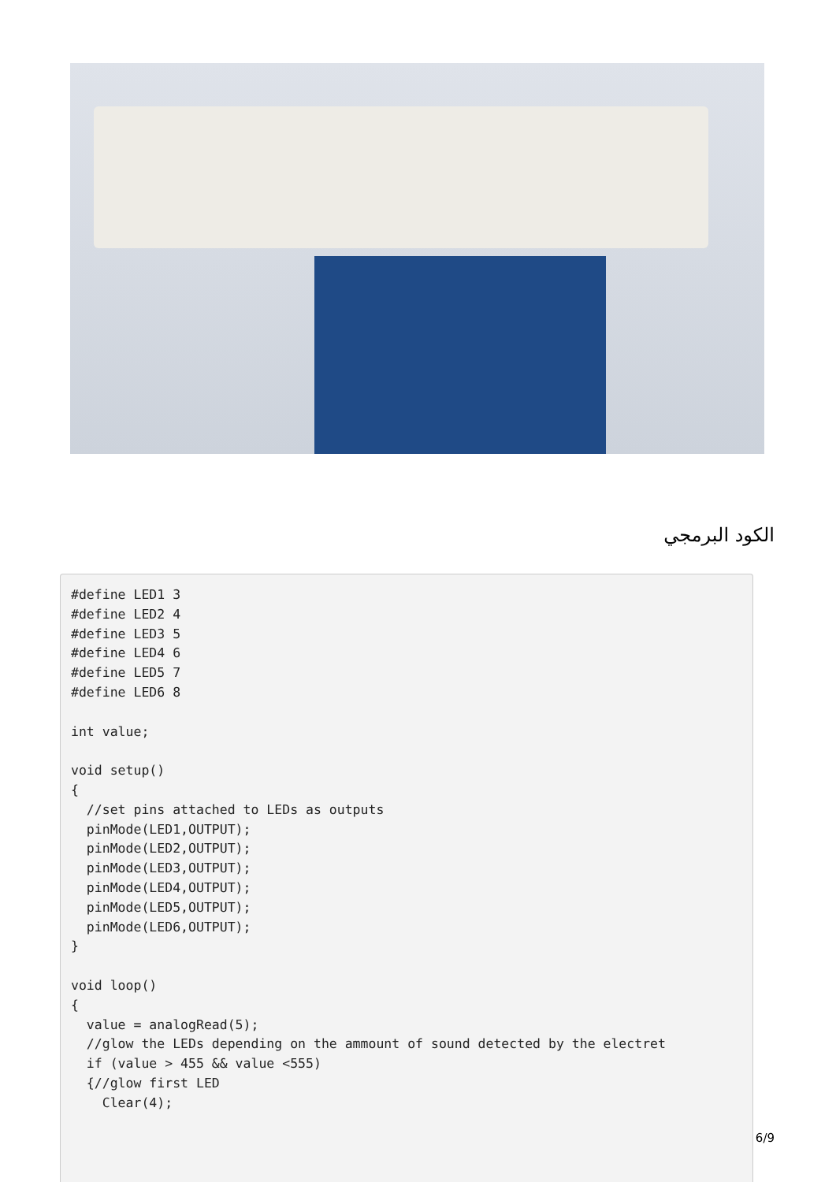الكود البرمجي
#define LED1 3
#define LED2 4
#define LED3 5
#define LED4 6
#define LED5 7
#define LED6 8

int value;

void setup()
{
  //set pins attached to LEDs as outputs
  pinMode(LED1,OUTPUT);
  pinMode(LED2,OUTPUT);
  pinMode(LED3,OUTPUT);
  pinMode(LED4,OUTPUT);
  pinMode(LED5,OUTPUT);
  pinMode(LED6,OUTPUT);
}

void loop()
{
  value = analogRead(5);
  //glow the LEDs depending on the ammount of sound detected by the electret
  if (value > 455 && value <555)
  {//glow first LED
    Clear(4);
6/9